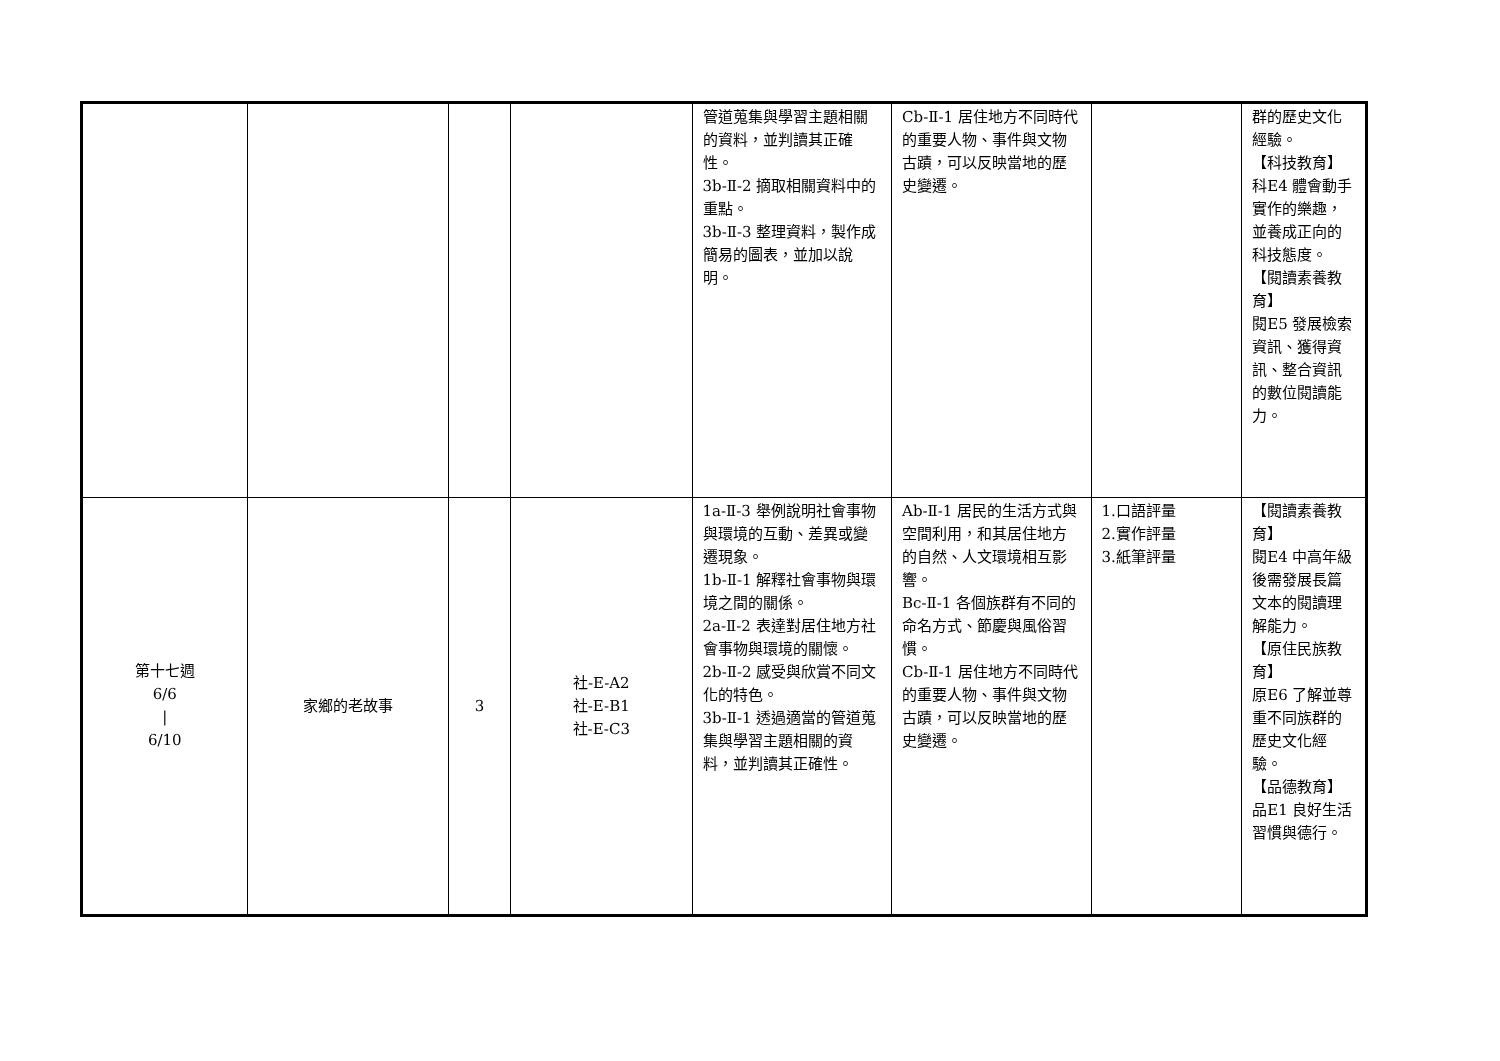| | | | | 管道蒐集與學習主題相關的資料，並判讀其正確性。 3b-Ⅱ-2 摘取相關資料中的重點。 3b-Ⅱ-3 整理資料，製作成簡易的圖表，並加以說明。 | Cb-Ⅱ-1 居住地方不同時代的重要人物、事件與文物古蹟，可以反映當地的歷史變遷。 | | 群的歷史文化經驗。 【科技教育】 科E4 體會動手實作的樂趣，並養成正向的科技態度。 【閱讀素養教育】 閱E5 發展檢索資訊、獲得資訊、整合資訊的數位閱讀能力。 |
| 第十七週 6/6 / 6/10 | 家鄉的老故事 | 3 | 社-E-A2 社-E-B1 社-E-C3 | 1a-Ⅱ-3 舉例說明社會事物與環境的互動、差異或變遷現象。 1b-Ⅱ-1 解釋社會事物與環境之間的關係。 2a-Ⅱ-2 表達對居住地方社會事物與環境的關懷。 2b-Ⅱ-2 感受與欣賞不同文化的特色。 3b-Ⅱ-1 透過適當的管道蒐集與學習主題相關的資料，並判讀其正確性。 | Ab-Ⅱ-1 居民的生活方式與空間利用，和其居住地方的自然、人文環境相互影響。 Bc-Ⅱ-1 各個族群有不同的命名方式、節慶與風俗習慣。 Cb-Ⅱ-1 居住地方不同時代的重要人物、事件與文物古蹟，可以反映當地的歷史變遷。 | 1.口語評量 2.實作評量 3.紙筆評量 | 【閱讀素養教育】 閱E4 中高年級後需發展長篇文本的閱讀理解能力。 【原住民族教育】 原E6 了解並尊重不同族群的歷史文化經驗。 【品德教育】 品E1 良好生活習慣與德行。 |